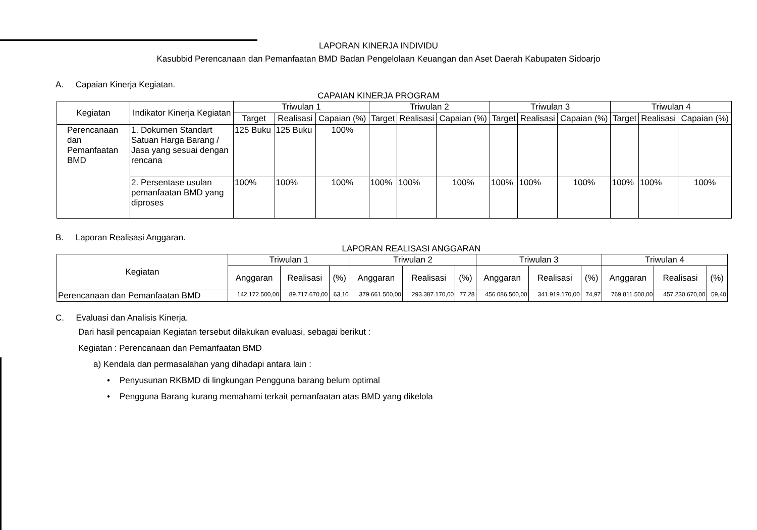LAPORAN KINERJA INDIVIDU
Kasubbid Perencanaan dan Pemanfaatan BMD Badan Pengelolaan Keuangan dan Aset Daerah Kabupaten Sidoarjo
A. Capaian Kinerja Kegiatan.
CAPAIAN KINERJA PROGRAM
| Kegiatan | Indikator Kinerja Kegiatan | Triwulan 1 | | | Triwulan 2 | | | Triwulan 3 | | | Triwulan 4 | | |
| --- | --- | --- | --- | --- | --- | --- | --- | --- | --- | --- | --- | --- | --- |
| | | Target | Realisasi | Capaian (%) | Target | Realisasi | Capaian (%) | Target | Realisasi | Capaian (%) | Target | Realisasi | Capaian (%) |
| Perencanaan dan Pemanfaatan BMD | 1. Dokumen Standart Satuan Harga Barang / Jasa yang sesuai dengan rencana | 125 Buku | 125 Buku | 100% | | | | | | | | | |
| | 2. Persentase usulan pemanfaatan BMD yang diproses | 100% | 100% | 100% | 100% | 100% | 100% | 100% | 100% | 100% | 100% | 100% | 100% |
B. Laporan Realisasi Anggaran.
LAPORAN REALISASI ANGGARAN
| Kegiatan | Triwulan 1 | | | Triwulan 2 | | | Triwulan 3 | | | Triwulan 4 | | |
| --- | --- | --- | --- | --- | --- | --- | --- | --- | --- | --- | --- | --- |
| | Anggaran | Realisasi | (%) | Anggaran | Realisasi | (%) | Anggaran | Realisasi | (%) | Anggaran | Realisasi | (%) |
| Perencanaan dan Pemanfaatan BMD | 142.172.500,00 | 89.717.670,00 | 63,10 | 379.661.500,00 | 293.387.170,00 | 77,28 | 456.086.500,00 | 341.919.170,00 | 74,97 | 769.811.500,00 | 457.230.670,00 | 59,40 |
C. Evaluasi dan Analisis Kinerja.
Dari hasil pencapaian Kegiatan tersebut dilakukan evaluasi, sebagai berikut :
Kegiatan : Perencanaan dan Pemanfaatan BMD
a) Kendala dan permasalahan yang dihadapi antara lain :
• Penyusunan RKBMD di lingkungan Pengguna barang belum optimal
• Pengguna Barang kurang memahami terkait pemanfaatan atas BMD yang dikelola